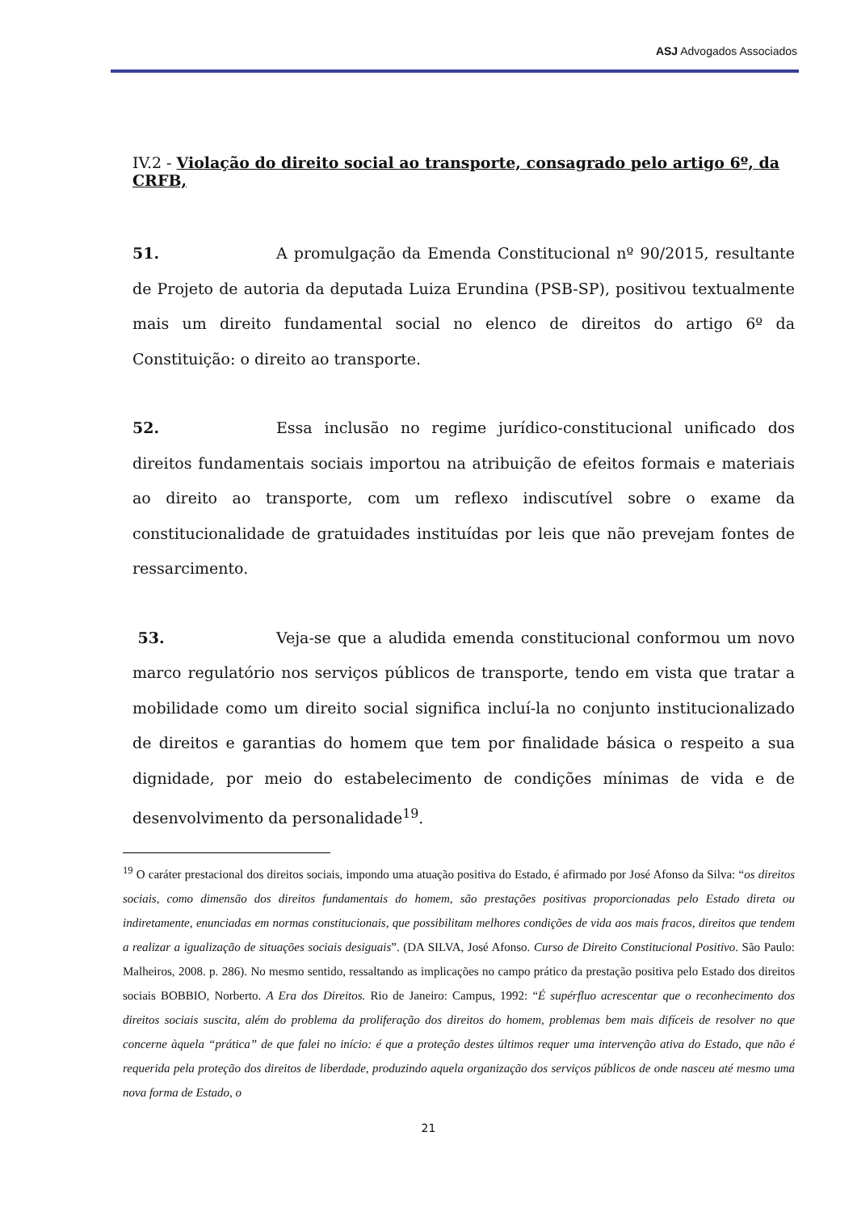ASJ Advogados Associados
IV.2 - Violação do direito social ao transporte, consagrado pelo artigo 6º, da CRFB,
51. A promulgação da Emenda Constitucional nº 90/2015, resultante de Projeto de autoria da deputada Luiza Erundina (PSB-SP), positivou textualmente mais um direito fundamental social no elenco de direitos do artigo 6º da Constituição: o direito ao transporte.
52. Essa inclusão no regime jurídico-constitucional unificado dos direitos fundamentais sociais importou na atribuição de efeitos formais e materiais ao direito ao transporte, com um reflexo indiscutível sobre o exame da constitucionalidade de gratuidades instituídas por leis que não prevejam fontes de ressarcimento.
53. Veja-se que a aludida emenda constitucional conformou um novo marco regulatório nos serviços públicos de transporte, tendo em vista que tratar a mobilidade como um direito social significa incluí-la no conjunto institucionalizado de direitos e garantias do homem que tem por finalidade básica o respeito a sua dignidade, por meio do estabelecimento de condições mínimas de vida e de desenvolvimento da personalidade<sup>19</sup>.
<sup>19</sup> O caráter prestacional dos direitos sociais, impondo uma atuação positiva do Estado, é afirmado por José Afonso da Silva: “os direitos sociais, como dimensão dos direitos fundamentais do homem, são prestações positivas proporcionadas pelo Estado direta ou indiretamente, enunciadas em normas constitucionais, que possibilitam melhores condições de vida aos mais fracos, direitos que tendem a realizar a igualização de situações sociais desiguais”. (DA SILVA, José Afonso. Curso de Direito Constitucional Positivo. São Paulo: Malheiros, 2008. p. 286). No mesmo sentido, ressaltando as implicações no campo prático da prestação positiva pelo Estado dos direitos sociais BOBBIO, Norberto. A Era dos Direitos. Rio de Janeiro: Campus, 1992: “É supérfluo acrescentar que o reconhecimento dos direitos sociais suscita, além do problema da proliferação dos direitos do homem, problemas bem mais difíceis de resolver no que concerne àquela “prática” de que falei no início: é que a proteção destes últimos requer uma intervenção ativa do Estado, que não é requerida pela proteção dos direitos de liberdade, produzindo aquela organização dos serviços públicos de onde nasceu até mesmo uma nova forma de Estado, o
21